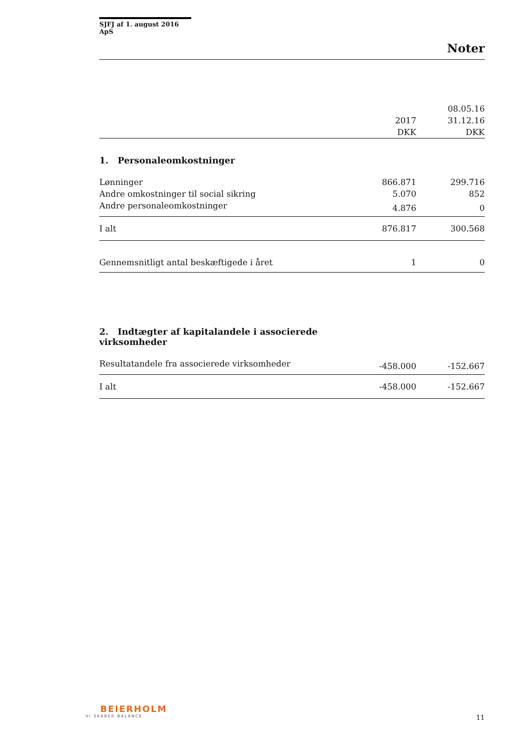SJFJ af 1. august 2016 ApS
Noter
| | | 08.05.16 |
| | 2017 | 31.12.16 |
| | DKK | DKK |
| 1. Personaleomkostninger | | |
| Lønninger | 866.871 | 299.716 |
| Andre omkostninger til social sikring | 5.070 | 852 |
| Andre personaleomkostninger | 4.876 | 0 |
| I alt | 876.817 | 300.568 |
| Gennemsnitligt antal beskæftigede i året | 1 | 0 |
| 2. Indtægter af kapitalandele i associerede virksomheder | | |
| Resultatandele fra associerede virksomheder | -458.000 | -152.667 |
| I alt | -458.000 | -152.667 |
BEIERHOLM
VI SKABER BALANCE
11